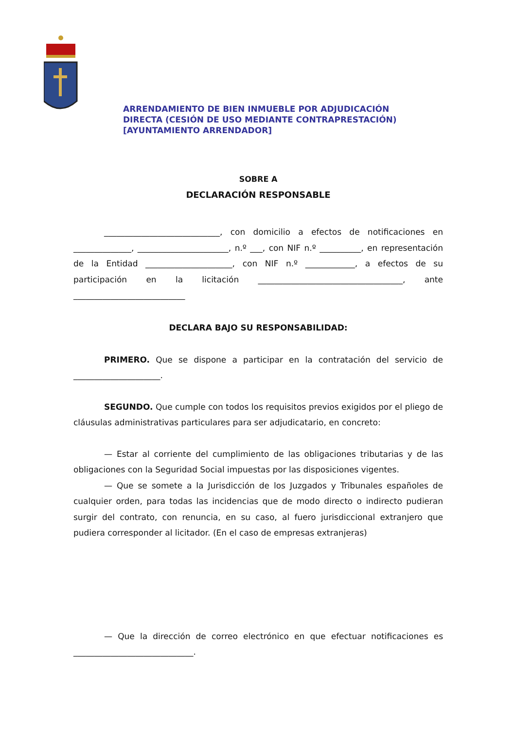ARRENDAMIENTO DE BIEN INMUEBLE POR ADJUDICACIÓN
DIRECTA (CESIÓN DE USO MEDIANTE CONTRAPRESTACIÓN)
[AYUNTAMIENTO ARRENDADOR]
SOBRE A
DECLARACIÓN RESPONSABLE
____________________________, con domicilio a efectos de notificaciones en ______________, ______________________, n.º ___, con NIF n.º __________, en representación de la Entidad _____________________, con NIF n.º ____________, a efectos de su participación en la licitación ___________________________________, ante ___________________________
DECLARA BAJO SU RESPONSABILIDAD:
PRIMERO. Que se dispone a participar en la contratación del servicio de _____________________.
SEGUNDO. Que cumple con todos los requisitos previos exigidos por el pliego de cláusulas administrativas particulares para ser adjudicatario, en concreto:
— Estar al corriente del cumplimiento de las obligaciones tributarias y de las obligaciones con la Seguridad Social impuestas por las disposiciones vigentes.
— Que se somete a la Jurisdicción de los Juzgados y Tribunales españoles de cualquier orden, para todas las incidencias que de modo directo o indirecto pudieran surgir del contrato, con renuncia, en su caso, al fuero jurisdiccional extranjero que pudiera corresponder al licitador. (En el caso de empresas extranjeras)
— Que la dirección de correo electrónico en que efectuar notificaciones es _____________________________.